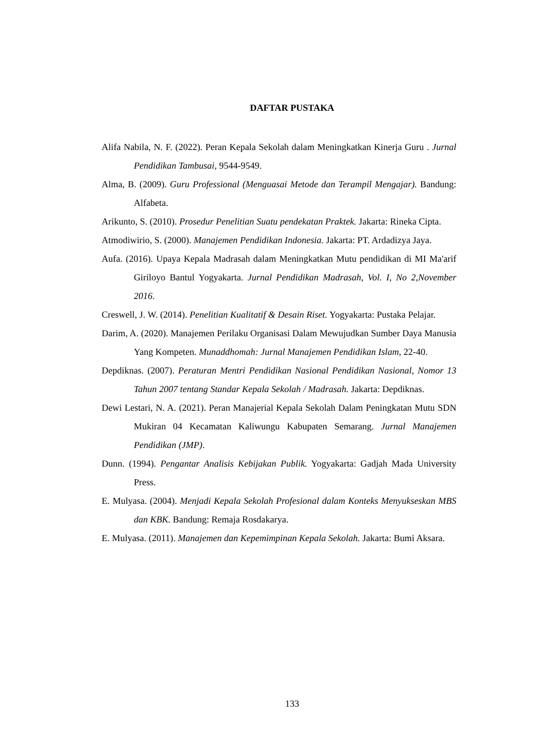DAFTAR PUSTAKA
Alifa Nabila, N. F. (2022). Peran Kepala Sekolah dalam Meningkatkan Kinerja Guru . Jurnal Pendidikan Tambusai, 9544-9549.
Alma, B. (2009). Guru Professional (Menguasai Metode dan Terampil Mengajar). Bandung: Alfabeta.
Arikunto, S. (2010). Prosedur Penelitian Suatu pendekatan Praktek. Jakarta: Rineka Cipta.
Atmodiwirio, S. (2000). Manajemen Pendidikan Indonesia. Jakarta: PT. Ardadizya Jaya.
Aufa. (2016). Upaya Kepala Madrasah dalam Meningkatkan Mutu pendidikan di MI Ma'arif Giriloyo Bantul Yogyakarta. Jurnal Pendidikan Madrasah, Vol. I, No 2,November 2016.
Creswell, J. W. (2014). Penelitian Kualitatif & Desain Riset. Yogyakarta: Pustaka Pelajar.
Darim, A. (2020). Manajemen Perilaku Organisasi Dalam Mewujudkan Sumber Daya Manusia Yang Kompeten. Munaddhomah: Jurnal Manajemen Pendidikan Islam, 22-40.
Depdiknas. (2007). Peraturan Mentri Pendidikan Nasional Pendidikan Nasional, Nomor 13 Tahun 2007 tentang Standar Kepala Sekolah / Madrasah. Jakarta: Depdiknas.
Dewi Lestari, N. A. (2021). Peran Manajerial Kepala Sekolah Dalam Peningkatan Mutu SDN Mukiran 04 Kecamatan Kaliwungu Kabupaten Semarang. Jurnal Manajemen Pendidikan (JMP).
Dunn. (1994). Pengantar Analisis Kebijakan Publik. Yogyakarta: Gadjah Mada University Press.
E. Mulyasa. (2004). Menjadi Kepala Sekolah Profesional dalam Konteks Menyukseskan MBS dan KBK. Bandung: Remaja Rosdakarya.
E. Mulyasa. (2011). Manajemen dan Kepemimpinan Kepala Sekolah. Jakarta: Bumi Aksara.
133